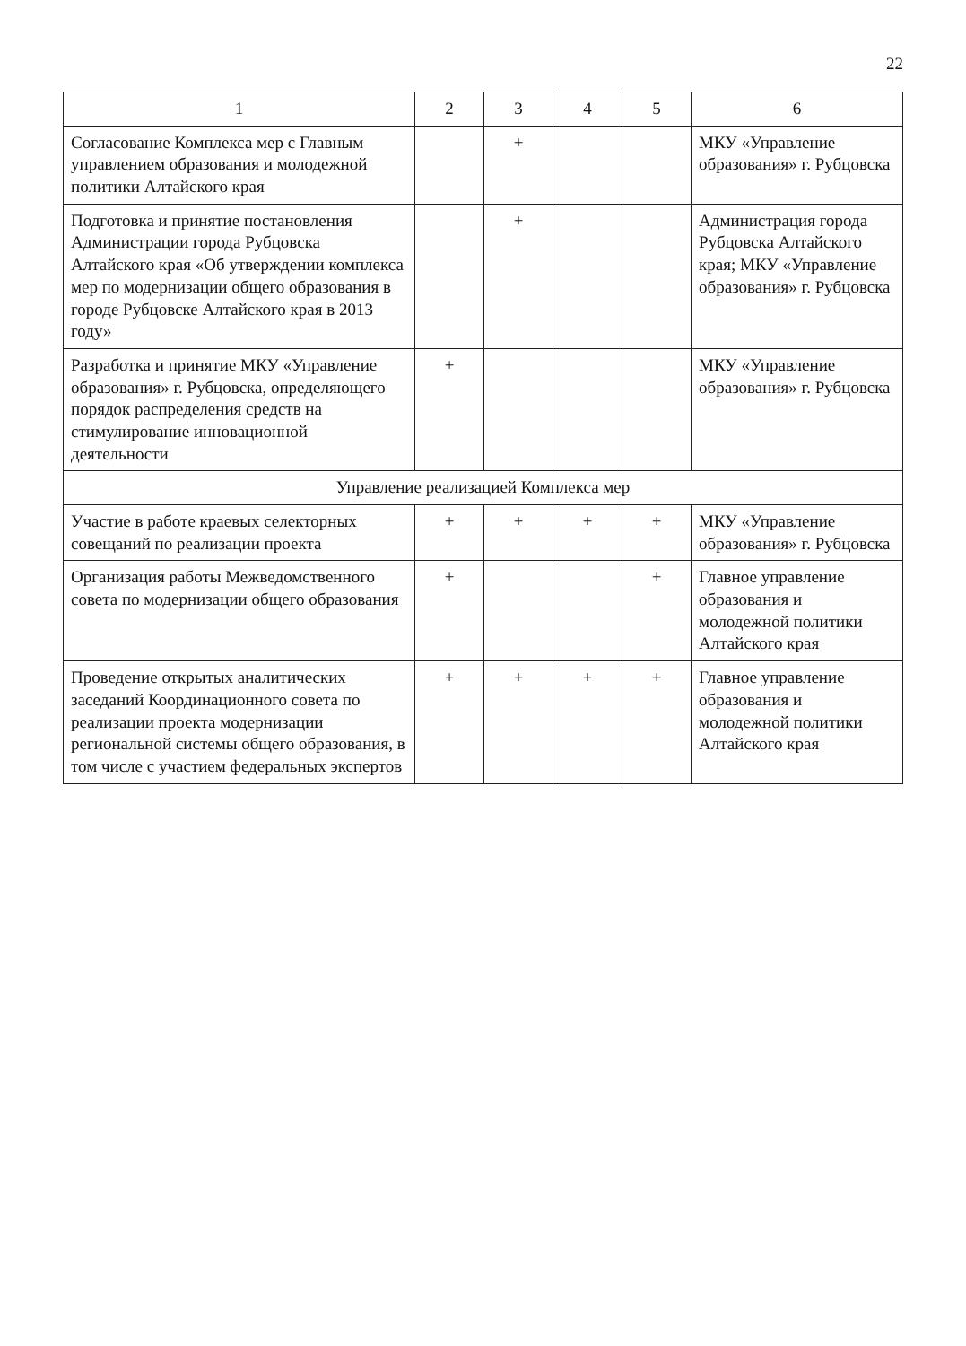22
| 1 | 2 | 3 | 4 | 5 | 6 |
| --- | --- | --- | --- | --- | --- |
| Согласование Комплекса мер с Главным управлением образования и молодежной политики Алтайского края | | + | | | МКУ «Управление образования» г. Рубцовска |
| Подготовка и принятие постановления Администрации города Рубцовска Алтайского края «Об утверждении комплекса мер по модернизации общего образования в городе Рубцовске Алтайского края в 2013 году» | | + | | | Администрация города Рубцовска Алтайского края; МКУ «Управление образования» г. Рубцовска |
| Разработка и принятие МКУ «Управление образования» г. Рубцовска, определяющего порядок распределения средств на стимулирование инновационной деятельности | + | | | | МКУ «Управление образования» г. Рубцовска |
| Управление реализацией Комплекса мер | | | | | |
| Участие в работе краевых селекторных совещаний по реализации проекта | + | + | + | + | МКУ «Управление образования» г. Рубцовска |
| Организация работы Межведомственного совета по модернизации общего образования | + | | | + | Главное управление образования и молодежной политики Алтайского края |
| Проведение открытых аналитических заседаний Координационного совета по реализации проекта модернизации региональной системы общего образования, в том числе с участием федеральных экспертов | + | + | + | + | Главное управление образования и молодежной политики Алтайского края |